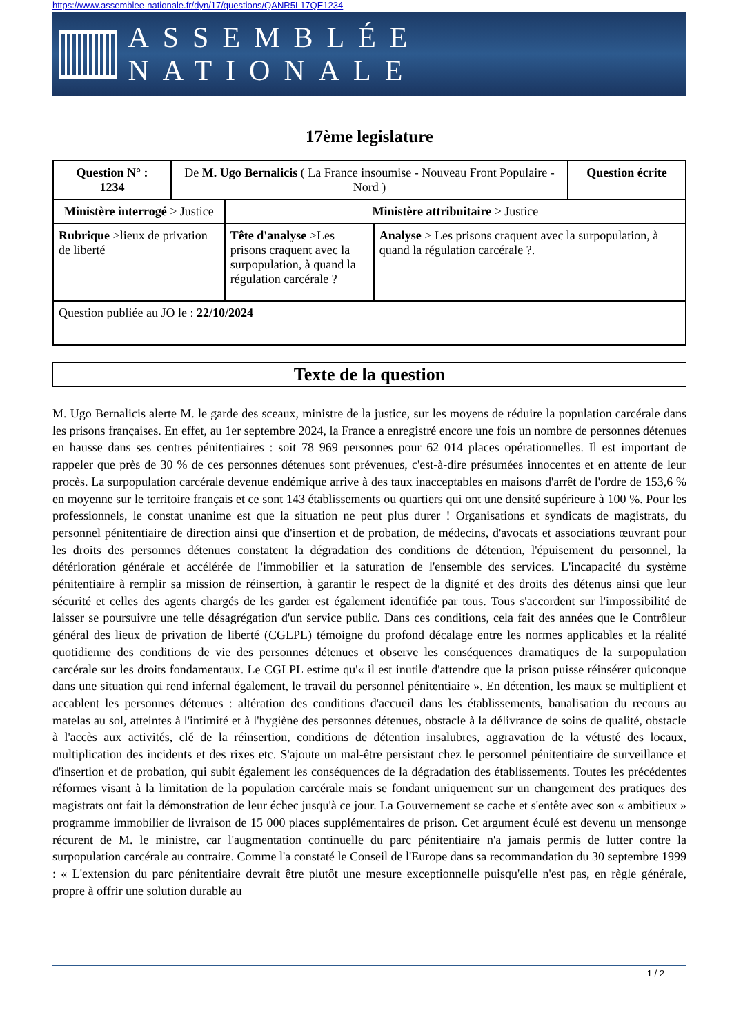https://www.assemblee-nationale.fr/dyn/17/questions/QANR5L17QE1234
ASSEMBLÉE NATIONALE
17ème legislature
| Question N° : 1234 | De M. Ugo Bernalicis ( La France insoumise - Nouveau Front Populaire - Nord ) | | | Question écrite |
| Ministère interrogé > Justice | | Ministère attribuitaire > Justice | | |
| Rubrique >lieux de privation de liberté | | Tête d'analyse >Les prisons craquent avec la surpopulation, à quand la régulation carcérale ? | Analyse > Les prisons craquent avec la surpopulation, à quand la régulation carcérale ?. | |
| Question publiée au JO le : 22/10/2024 | | | | |
Texte de la question
M. Ugo Bernalicis alerte M. le garde des sceaux, ministre de la justice, sur les moyens de réduire la population carcérale dans les prisons françaises. En effet, au 1er septembre 2024, la France a enregistré encore une fois un nombre de personnes détenues en hausse dans ses centres pénitentiaires : soit 78 969 personnes pour 62 014 places opérationnelles. Il est important de rappeler que près de 30 % de ces personnes détenues sont prévenues, c'est-à-dire présumées innocentes et en attente de leur procès. La surpopulation carcérale devenue endémique arrive à des taux inacceptables en maisons d'arrêt de l'ordre de 153,6 % en moyenne sur le territoire français et ce sont 143 établissements ou quartiers qui ont une densité supérieure à 100 %. Pour les professionnels, le constat unanime est que la situation ne peut plus durer ! Organisations et syndicats de magistrats, du personnel pénitentiaire de direction ainsi que d'insertion et de probation, de médecins, d'avocats et associations œuvrant pour les droits des personnes détenues constatent la dégradation des conditions de détention, l'épuisement du personnel, la détérioration générale et accélérée de l'immobilier et la saturation de l'ensemble des services. L'incapacité du système pénitentiaire à remplir sa mission de réinsertion, à garantir le respect de la dignité et des droits des détenus ainsi que leur sécurité et celles des agents chargés de les garder est également identifiée par tous. Tous s'accordent sur l'impossibilité de laisser se poursuivre une telle désagrégation d'un service public. Dans ces conditions, cela fait des années que le Contrôleur général des lieux de privation de liberté (CGLPL) témoigne du profond décalage entre les normes applicables et la réalité quotidienne des conditions de vie des personnes détenues et observe les conséquences dramatiques de la surpopulation carcérale sur les droits fondamentaux. Le CGLPL estime qu'« il est inutile d'attendre que la prison puisse réinsérer quiconque dans une situation qui rend infernal également, le travail du personnel pénitentiaire ». En détention, les maux se multiplient et accablent les personnes détenues : altération des conditions d'accueil dans les établissements, banalisation du recours au matelas au sol, atteintes à l'intimité et à l'hygiène des personnes détenues, obstacle à la délivrance de soins de qualité, obstacle à l'accès aux activités, clé de la réinsertion, conditions de détention insalubres, aggravation de la vétusté des locaux, multiplication des incidents et des rixes etc. S'ajoute un mal-être persistant chez le personnel pénitentiaire de surveillance et d'insertion et de probation, qui subit également les conséquences de la dégradation des établissements. Toutes les précédentes réformes visant à la limitation de la population carcérale mais se fondant uniquement sur un changement des pratiques des magistrats ont fait la démonstration de leur échec jusqu'à ce jour. La Gouvernement se cache et s'entête avec son « ambitieux » programme immobilier de livraison de 15 000 places supplémentaires de prison. Cet argument éculé est devenu un mensonge récurent de M. le ministre, car l'augmentation continuelle du parc pénitentiaire n'a jamais permis de lutter contre la surpopulation carcérale au contraire. Comme l'a constaté le Conseil de l'Europe dans sa recommandation du 30 septembre 1999 : « L'extension du parc pénitentiaire devrait être plutôt une mesure exceptionnelle puisqu'elle n'est pas, en règle générale, propre à offrir une solution durable au
1 / 2